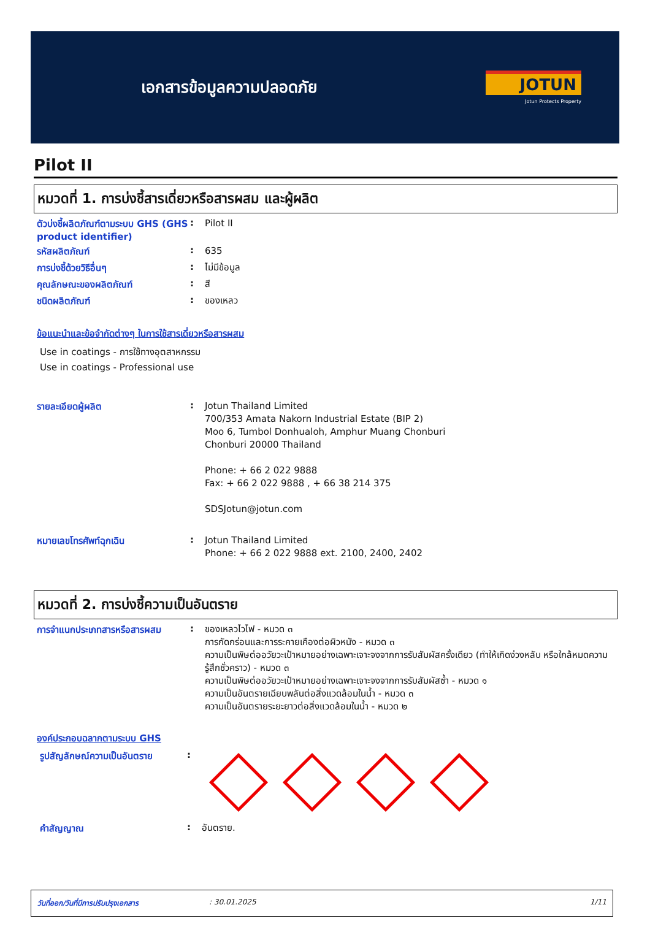เอกสารข้อมูลความปลอดภัย
JOTUN
Jotun Protects Property
Pilot II
หมวดที่ 1. การบ่งชี้สารเดี่ยวหรือสารผสม และผู้ผลิต
ตัวบ่งชี้ผลิตภัณฑ์ตามระบบ GHS (GHS product identifier)
:
Pilot II
รหัสผลิตภัณฑ์ :
635
การบ่งชี้ด้วยวิธีอื่นๆ :
ไม่มีข้อมูล
คุณลักษณะของผลิตภัณฑ์ :
สี
ชนิดผลิตภัณฑ์ :
ของเหลว
ข้อแนะนำและข้อจำกัดต่างๆ ในการใช้สารเดี่ยวหรือสารผสม
Use in coatings - การใช้ทางอุตสาหกรรม
Use in coatings - Professional use
รายละเอียดผู้ผลิต :
Jotun Thailand Limited
700/353 Amata Nakorn Industrial Estate (BIP 2)
Moo 6, Tumbol Donhualoh, Amphur Muang Chonburi
Chonburi 20000 Thailand
Phone: + 66 2 022 9888
Fax: + 66 2 022 9888 , + 66 38 214 375
SDSJotun@jotun.com
หมายเลขโทรศัพท์ฉุกเฉิน :
Jotun Thailand Limited
Phone: + 66 2 022 9888 ext. 2100, 2400, 2402
หมวดที่ 2. การบ่งชี้ความเป็นอันตราย
การจำแนกประเภทสารหรือสารผสม :
ของเหลวไวไฟ - หมวด ๓
การกัดกร่อนและการระคายเคืองต่อผิวหนัง - หมวด ๓
ความเป็นพิษต่ออวัยวะเป้าหมายอย่างเฉพาะเจาะจงจากการรับสัมผัสครั้งเดียว (ทำให้เกิดง่วงหลับ หรือใกล้หมดความรู้สึกชั่วคราว) - หมวด ๓
ความเป็นพิษต่ออวัยวะเป้าหมายอย่างเฉพาะเจาะจงจากการรับสัมผัสซ้ำ - หมวด ๑
ความเป็นอันตรายเฉียบพลันต่อสิ่งแวดล้อมในน้ำ - หมวด ๓
ความเป็นอันตรายระยะยาวต่อสิ่งแวดล้อมในน้ำ - หมวด ๒
องค์ประกอบฉลากตามระบบ GHS
รูปสัญลักษณ์ความเป็นอันตราย
:
คำสัญญาณ :
อันตราย.
วันที่ออก/วันที่มีการปรับปรุงเอกสาร : 30.01.2025 1/11